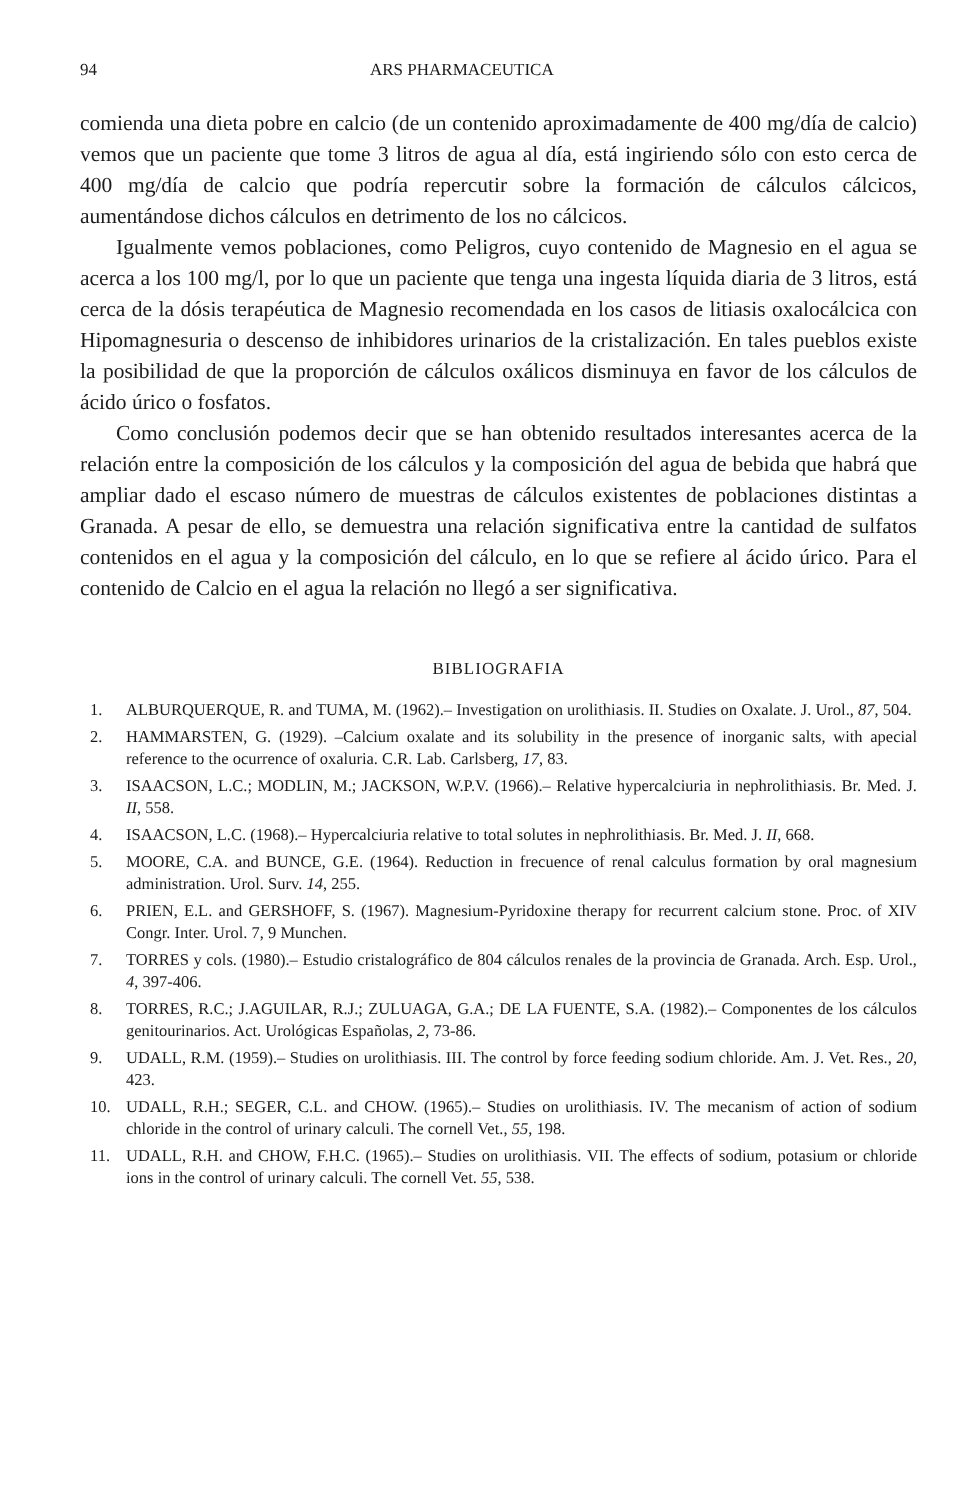94 ARS PHARMACEUTICA
comienda una dieta pobre en calcio (de un contenido aproximadamente de 400 mg/día de calcio) vemos que un paciente que tome 3 litros de agua al día, está ingiriendo sólo con esto cerca de 400 mg/día de calcio que podría repercutir sobre la formación de cálculos cálcicos, aumentándose dichos cálculos en detrimento de los no cálcicos.
Igualmente vemos poblaciones, como Peligros, cuyo contenido de Magnesio en el agua se acerca a los 100 mg/l, por lo que un paciente que tenga una ingesta líquida diaria de 3 litros, está cerca de la dósis terapéutica de Magnesio recomendada en los casos de litiasis oxalocálcica con Hipomagnesuria o descenso de inhibidores urinarios de la cristalización. En tales pueblos existe la posibilidad de que la proporción de cálculos oxálicos disminuya en favor de los cálculos de ácido úrico o fosfatos.
Como conclusión podemos decir que se han obtenido resultados interesantes acerca de la relación entre la composición de los cálculos y la composición del agua de bebida que habrá que ampliar dado el escaso número de muestras de cálculos existentes de poblaciones distintas a Granada. A pesar de ello, se demuestra una relación significativa entre la cantidad de sulfatos contenidos en el agua y la composición del cálculo, en lo que se refiere al ácido úrico. Para el contenido de Calcio en el agua la relación no llegó a ser significativa.
BIBLIOGRAFIA
1. ALBURQUERQUE, R. and TUMA, M. (1962).– Investigation on urolithiasis. II. Studies on Oxalate. J. Urol., 87, 504.
2. HAMMARSTEN, G. (1929). –Calcium oxalate and its solubility in the presence of inorganic salts, with apecial reference to the ocurrence of oxaluria. C.R. Lab. Carlsberg, 17, 83.
3. ISAACSON, L.C.; MODLIN, M.; JACKSON, W.P.V. (1966).– Relative hypercalciuria in nephrolithiasis. Br. Med. J. II, 558.
4. ISAACSON, L.C. (1968).– Hypercalciuria relative to total solutes in nephrolithiasis. Br. Med. J. II, 668.
5. MOORE, C.A. and BUNCE, G.E. (1964). Reduction in frecuence of renal calculus formation by oral magnesium administration. Urol. Surv. 14, 255.
6. PRIEN, E.L. and GERSHOFF, S. (1967). Magnesium-Pyridoxine therapy for recurrent calcium stone. Proc. of XIV Congr. Inter. Urol. 7, 9 Munchen.
7. TORRES y cols. (1980).– Estudio cristalográfico de 804 cálculos renales de la provincia de Granada. Arch. Esp. Urol., 4, 397-406.
8. TORRES, R.C.; J.AGUILAR, R.J.; ZULUAGA, G.A.; DE LA FUENTE, S.A. (1982).– Componentes de los cálculos genitourinarios. Act. Urológicas Españolas, 2, 73-86.
9. UDALL, R.M. (1959).– Studies on urolithiasis. III. The control by force feeding sodium chloride. Am. J. Vet. Res., 20, 423.
10. UDALL, R.H.; SEGER, C.L. and CHOW. (1965).– Studies on urolithiasis. IV. The mecanism of action of sodium chloride in the control of urinary calculi. The cornell Vet., 55, 198.
11. UDALL, R.H. and CHOW, F.H.C. (1965).– Studies on urolithiasis. VII. The effects of sodium, potasium or chloride ions in the control of urinary calculi. The cornell Vet. 55, 538.